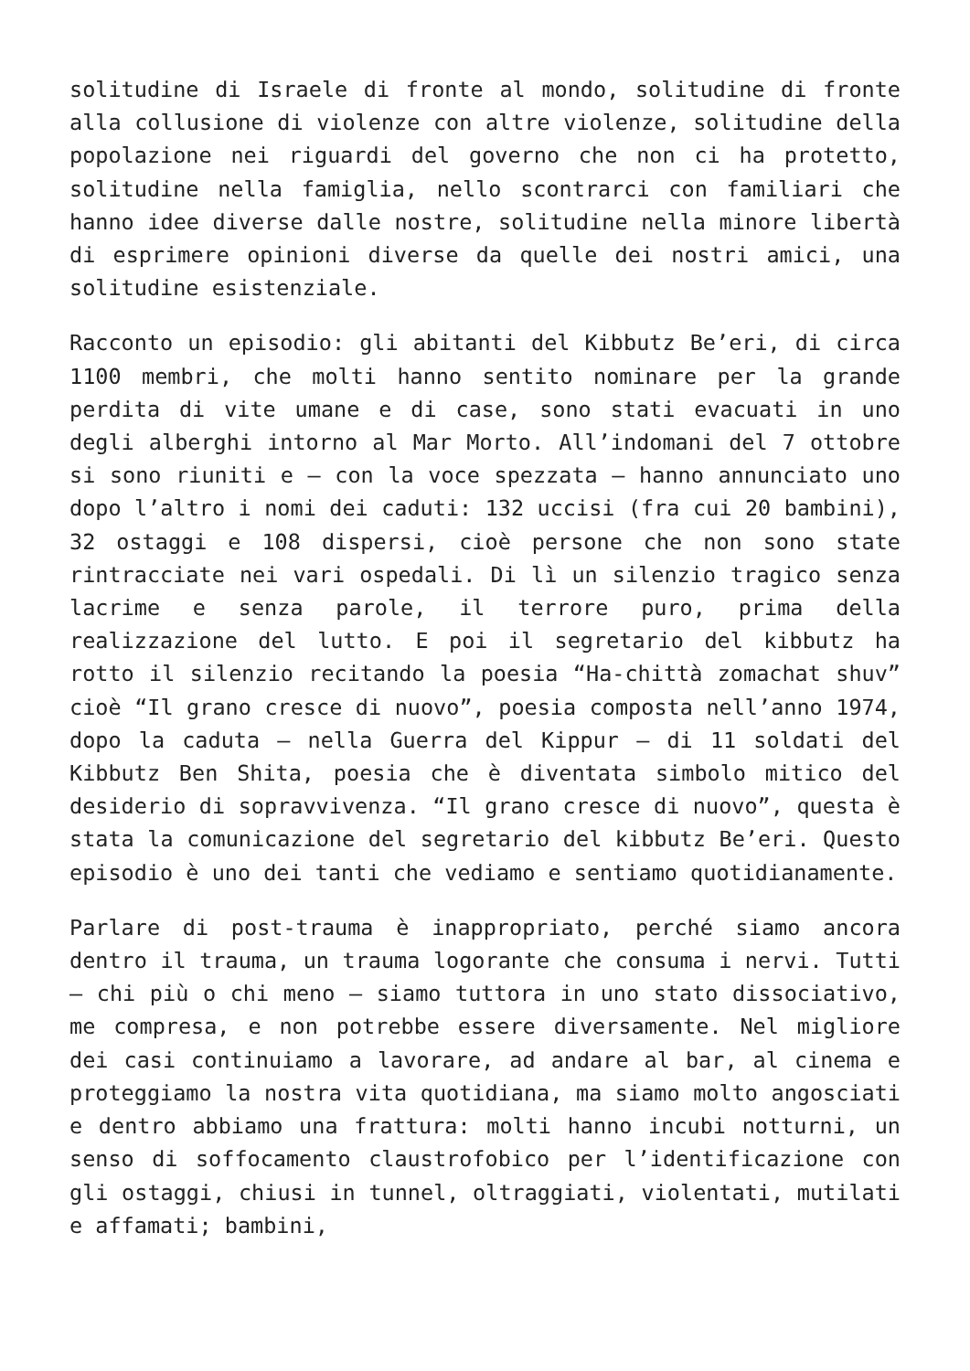solitudine di Israele di fronte al mondo, solitudine di fronte alla collusione di violenze con altre violenze, solitudine della popolazione nei riguardi del governo che non ci ha protetto, solitudine nella famiglia, nello scontrarci con familiari che hanno idee diverse dalle nostre, solitudine nella minore libertà di esprimere opinioni diverse da quelle dei nostri amici, una solitudine esistenziale.
Racconto un episodio: gli abitanti del Kibbutz Be’eri, di circa 1100 membri, che molti hanno sentito nominare per la grande perdita di vite umane e di case, sono stati evacuati in uno degli alberghi intorno al Mar Morto. All’indomani del 7 ottobre si sono riuniti e – con la voce spezzata – hanno annunciato uno dopo l’altro i nomi dei caduti: 132 uccisi (fra cui 20 bambini), 32 ostaggi e 108 dispersi, cioè persone che non sono state rintracciate nei vari ospedali. Di lì un silenzio tragico senza lacrime e senza parole, il terrore puro, prima della realizzazione del lutto. E poi il segretario del kibbutz ha rotto il silenzio recitando la poesia “Ha-chittà zomachat shuv” cioè “Il grano cresce di nuovo”, poesia composta nell’anno 1974, dopo la caduta – nella Guerra del Kippur – di 11 soldati del Kibbutz Ben Shita, poesia che è diventata simbolo mitico del desiderio di sopravvivenza. “Il grano cresce di nuovo”, questa è stata la comunicazione del segretario del kibbutz Be’eri. Questo episodio è uno dei tanti che vediamo e sentiamo quotidianamente.
Parlare di post-trauma è inappropriato, perché siamo ancora dentro il trauma, un trauma logorante che consuma i nervi. Tutti – chi più o chi meno – siamo tuttora in uno stato dissociativo, me compresa, e non potrebbe essere diversamente. Nel migliore dei casi continuiamo a lavorare, ad andare al bar, al cinema e proteggiamo la nostra vita quotidiana, ma siamo molto angosciati e dentro abbiamo una frattura: molti hanno incubi notturni, un senso di soffocamento claustrofobico per l’identificazione con gli ostaggi, chiusi in tunnel, oltraggiati, violentati, mutilati e affamati; bambini,